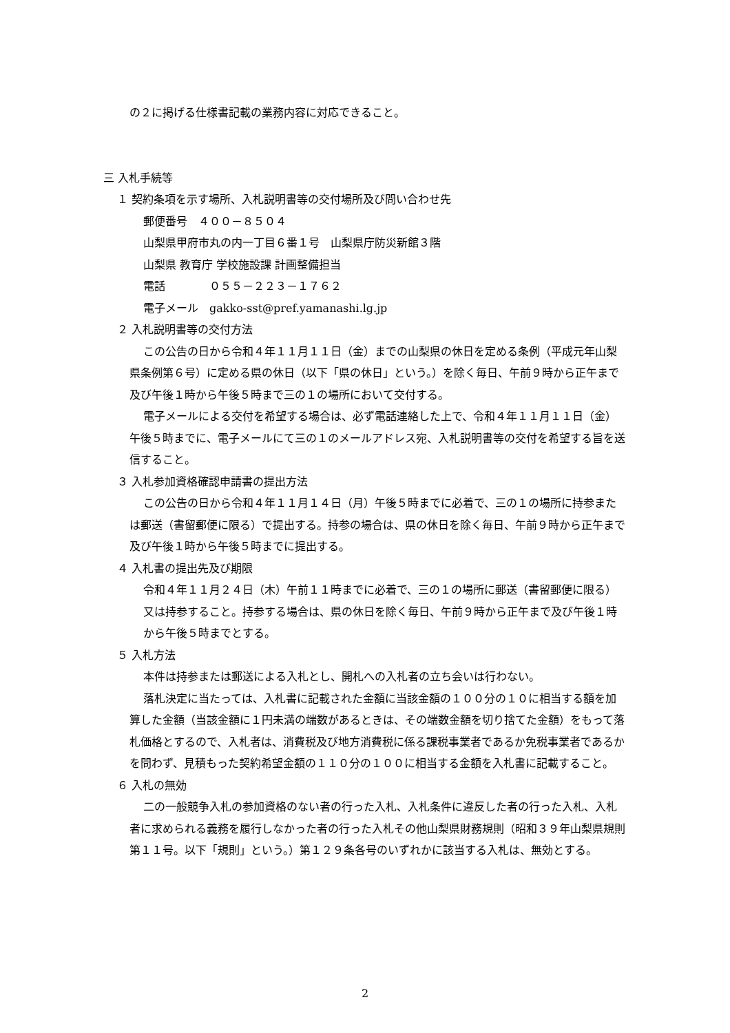の２に掲げる仕様書記載の業務内容に対応できること。
三 入札手続等
１ 契約条項を示す場所、入札説明書等の交付場所及び問い合わせ先
郵便番号　４００－８５０４
山梨県甲府市丸の内一丁目６番１号　山梨県庁防災新館３階
山梨県 教育庁 学校施設課 計画整備担当
電話　　　　０５５－２２３－１７６２
電子メール　gakko-sst@pref.yamanashi.lg.jp
２ 入札説明書等の交付方法
この公告の日から令和４年１１月１１日（金）までの山梨県の休日を定める条例（平成元年山梨県条例第６号）に定める県の休日（以下「県の休日」という。）を除く毎日、午前９時から正午まで及び午後１時から午後５時まで三の１の場所において交付する。
電子メールによる交付を希望する場合は、必ず電話連絡した上で、令和４年１１月１１日（金）午後５時までに、電子メールにて三の１のメールアドレス宛、入札説明書等の交付を希望する旨を送信すること。
３ 入札参加資格確認申請書の提出方法
この公告の日から令和４年１１月１４日（月）午後５時までに必着で、三の１の場所に持参または郵送（書留郵便に限る）で提出する。持参の場合は、県の休日を除く毎日、午前９時から正午まで及び午後１時から午後５時までに提出する。
４ 入札書の提出先及び期限
令和４年１１月２４日（木）午前１１時までに必着で、三の１の場所に郵送（書留郵便に限る）又は持参すること。持参する場合は、県の休日を除く毎日、午前９時から正午まで及び午後１時から午後５時までとする。
５ 入札方法
本件は持参または郵送による入札とし、開札への入札者の立ち会いは行わない。
落札決定に当たっては、入札書に記載された金額に当該金額の１００分の１０に相当する額を加算した金額（当該金額に１円未満の端数があるときは、その端数金額を切り捨てた金額）をもって落札価格とするので、入札者は、消費税及び地方消費税に係る課税事業者であるか免税事業者であるかを問わず、見積もった契約希望金額の１１０分の１００に相当する金額を入札書に記載すること。
６ 入札の無効
二の一般競争入札の参加資格のない者の行った入札、入札条件に違反した者の行った入札、入札者に求められる義務を履行しなかった者の行った入札その他山梨県財務規則（昭和３９年山梨県規則第１１号。以下「規則」という。）第１２９条各号のいずれかに該当する入札は、無効とする。
2